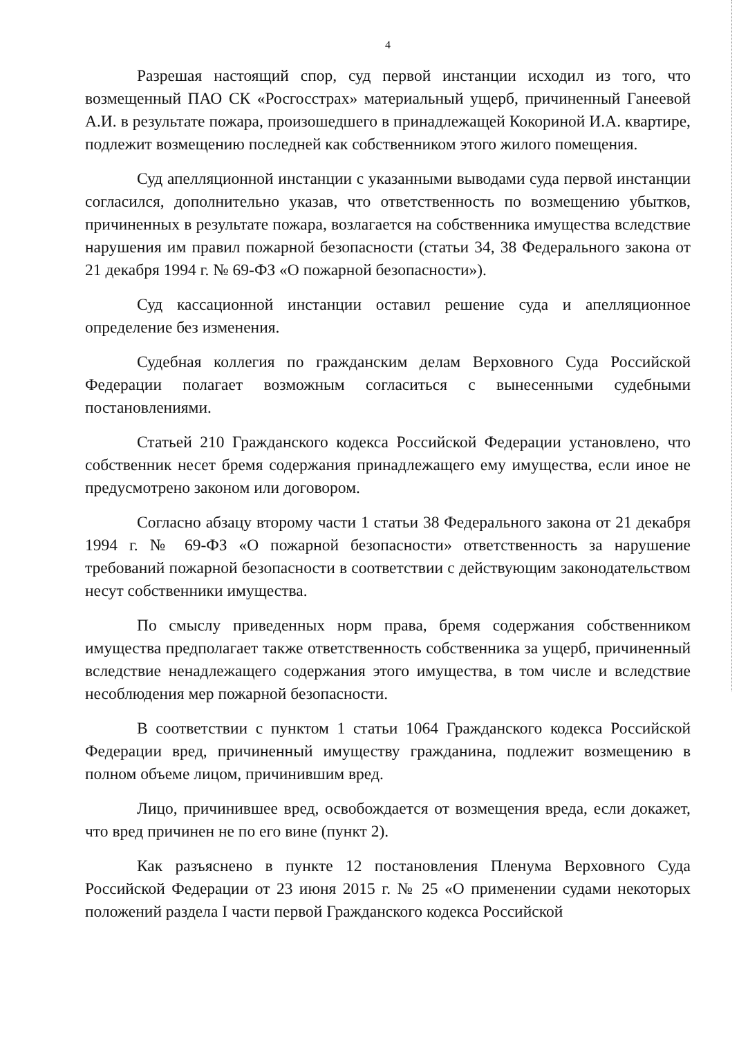4
Разрешая настоящий спор, суд первой инстанции исходил из того, что возмещенный ПАО СК «Росгосстрах» материальный ущерб, причиненный Ганеевой А.И. в результате пожара, произошедшего в принадлежащей Кокориной И.А. квартире, подлежит возмещению последней как собственником этого жилого помещения.
Суд апелляционной инстанции с указанными выводами суда первой инстанции согласился, дополнительно указав, что ответственность по возмещению убытков, причиненных в результате пожара, возлагается на собственника имущества вследствие нарушения им правил пожарной безопасности (статьи 34, 38 Федерального закона от 21 декабря 1994 г. № 69-ФЗ «О пожарной безопасности»).
Суд кассационной инстанции оставил решение суда и апелляционное определение без изменения.
Судебная коллегия по гражданским делам Верховного Суда Российской Федерации полагает возможным согласиться с вынесенными судебными постановлениями.
Статьей 210 Гражданского кодекса Российской Федерации установлено, что собственник несет бремя содержания принадлежащего ему имущества, если иное не предусмотрено законом или договором.
Согласно абзацу второму части 1 статьи 38 Федерального закона от 21 декабря 1994 г. № 69-ФЗ «О пожарной безопасности» ответственность за нарушение требований пожарной безопасности в соответствии с действующим законодательством несут собственники имущества.
По смыслу приведенных норм права, бремя содержания собственником имущества предполагает также ответственность собственника за ущерб, причиненный вследствие ненадлежащего содержания этого имущества, в том числе и вследствие несоблюдения мер пожарной безопасности.
В соответствии с пунктом 1 статьи 1064 Гражданского кодекса Российской Федерации вред, причиненный имуществу гражданина, подлежит возмещению в полном объеме лицом, причинившим вред.
Лицо, причинившее вред, освобождается от возмещения вреда, если докажет, что вред причинен не по его вине (пункт 2).
Как разъяснено в пункте 12 постановления Пленума Верховного Суда Российской Федерации от 23 июня 2015 г. № 25 «О применении судами некоторых положений раздела I части первой Гражданского кодекса Российской